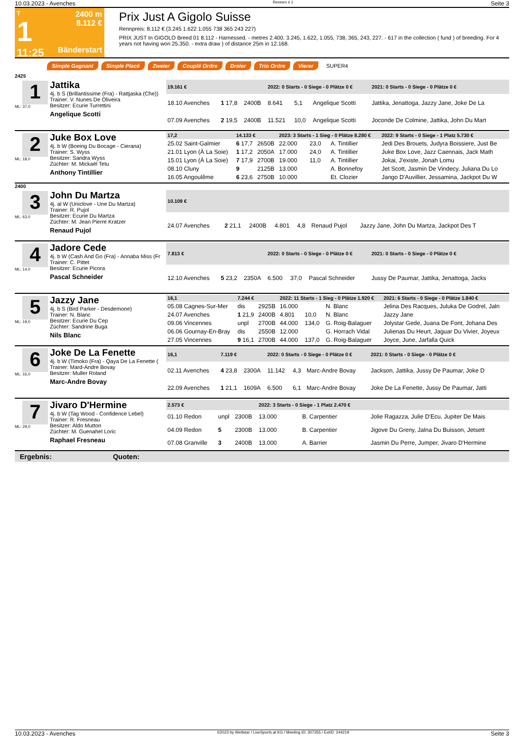10.03.2023 - Avenches Rennen # 1 Seite 3
T
1
11:25
2400 m
8.112 €
Bänderstart
Prix Just A Gigolo Suisse
Rennpreis: 8.112 € (3.245 1.622 1.055 738 365 243 227)
PRIX JUST In GIGOLO Breed 01 8.112 - Harnessed. - metres 2.400. 3.245, 1.622, 1.055, 738, 365, 243, 227. - 617 in the collection ( fund ) of breeding. For 4 years not having won 25.350. - extra draw ) of distance 25m in 12.168.
Simple Gagnant Simple Placé Zweier Couplé Ordre Dreier Trio Ordre Vierer SUPER4
2425
1
ML: 37,0
Jattika
4j. b S (Brillantissime (Fra) - Rattjaska (Che))
Trainer: V. Nunes De Oliveira
Besitzer: Ecurie Turrettini
Angelique Scotti
| 19.161 € | | | 2022: 0 Starts - 0 Siege - 0 Plätze 0 € | | | 2021: 0 Starts - 0 Siege - 0 Plätze 0 € |
| --- | --- | --- | --- | --- | --- | --- |
| 18.10 Avenches | 1 17,8 | 2400B | 8.641 | 5,1 | Angelique Scotti | Jattika, Jenattoga, Jazzy Jane, Joke De La |
| 07.09 Avenches | 2 19,5 | 2400B | 11.521 | 10,0 | Angelique Scotti | Joconde De Colmine, Jattika, John Du Mart |
2
ML: 18,0
Juke Box Love
4j. b W (Boeing Du Bocage - Cierana)
Trainer: S. Wyss
Besitzer: Sandra Wyss
Züchter: M. Mickaël Tetu
Anthony Tintillier
| 17,2 | 14.133 € | | 2023: 3 Starts - 1 Sieg - 0 Plätze 8.280 € | | | 2022: 9 Starts - 0 Siege - 1 Platz 5.730 € |
| --- | --- | --- | --- | --- | --- | --- |
| 25.02 Saint-Galmier | 6 17,7 | 2650B | 22.000 | 23,0 | A. Tintillier | Jedi Des Brouets, Judyra Boissiere, Just Be |
| 21.01 Lyon (À La Soie) | 1 17,2 | 2050A | 17.000 | 24,0 | A. Tintillier | Juke Box Love, Jazz Caennais, Jack Math |
| 15.01 Lyon (À La Soie) | 7 17,9 | 2700B | 19.000 | 11,0 | A. Tintillier | Jokai, J'existe, Jonah Lomu |
| 08.10 Cluny | 9 | 2125B | 13.000 | | A. Bonnefoy | Jet Scott, Jasmin De Vindecy, Juliana Du Lo |
| 16.05 Angoulême | 6 23,6 | 2750B | 10.000 | | Et. Clozier | Jango D'Auvillier, Jessamina, Jackpot Du W |
2400
3
ML: 63,0
John Du Martza
4j. al W (Uniclove - Une Du Martza)
Trainer: R. Pujol
Besitzer: Ecurie Du Martza
Züchter: M. Jean Pierre Kratzer
Renaud Pujol
| 10.109 € | | | | | | |
| --- | --- | --- | --- | --- | --- | --- |
| 24.07 Avenches | 2 21,1 | 2400B | 4.801 | 4,8 | Renaud Pujol | Jazzy Jane, John Du Martza, Jackpot Des T |
4
ML: 14,0
Jadore Cede
4j. b W (Cash And Go (Fra) - Annaba Miss (Fr
Trainer: C. Pittet
Besitzer: Ecurie Picora
Pascal Schneider
| 7.813 € | | | 2022: 0 Starts - 0 Siege - 0 Plätze 0 € | | | 2021: 0 Starts - 0 Siege - 0 Plätze 0 € |
| --- | --- | --- | --- | --- | --- | --- |
| 12.10 Avenches | 5 23,2 | 2350A | 6.500 | 37,0 | Pascal Schneider | Jussy De Paumar, Jattika, Jenattoga, Jacks |
5
ML: 19,0
Jazzy Jane
4j. b S (Bird Parker - Desdemone)
Trainer: N. Blanc
Besitzer: Ecurie Du Cep
Züchter: Sandrine Buga
Nils Blanc
| 16,1 | 7.244 € | | 2022: 11 Starts - 1 Sieg - 0 Plätze 1.920 € | | | 2021: 6 Starts - 0 Siege - 0 Plätze 1.840 € |
| --- | --- | --- | --- | --- | --- | --- |
| 05.08 Cagnes-Sur-Mer | dis | 2925B | 16.000 | | N. Blanc | Jelina Des Racques, Juluka De Godrel, Jaln |
| 24.07 Avenches | 1 21,9 | 2400B | 4.801 | 10,0 | N. Blanc | Jazzy Jane |
| 09.06 Vincennes | unpl | 2700B | 44.000 | 134,0 | G. Roig-Balaguer | Jolystar Gede, Juana De Font, Johana Des |
| 06.06 Gournay-En-Bray | dis | 2550B | 12.000 | | G. Horrach Vidal | Julienas Du Heurt, Jaguar Du Vivier, Joyeux |
| 27.05 Vincennes | 9 16,1 | 2700B | 44.000 | 137,0 | G. Roig-Balaguer | Joyce, June, Jarfalla Quick |
6
ML: 16,0
Joke De La Fenette
4j. b W (Timoko (Fra) - Qaya De La Fenette (
Trainer: Mard-Andre Bovay
Besitzer: Muller Roland
Marc-Andre Bovay
| 16,1 | 7.119 € | | 2022: 0 Starts - 0 Siege - 0 Plätze 0 € | | | 2021: 0 Starts - 0 Siege - 0 Plätze 0 € |
| --- | --- | --- | --- | --- | --- | --- |
| 02.11 Avenches | 4 23,8 | 2300A | 11.142 | 4,3 | Marc-Andre Bovay | Jackson, Jattika, Jussy De Paumar, Joke D |
| 22.09 Avenches | 1 21,1 | 1609A | 6.500 | 6,1 | Marc-Andre Bovay | Joke De La Fenette, Jussy De Paumar, Jatti |
7
ML: 29,0
Jivaro D'Hermine
4j. b W (Tag Wood - Confidence Lebel)
Trainer: R. Fresneau
Besitzer: Aldo Mutton
Züchter: M. Guenahel Loric
Raphael Fresneau
| 2.573 € | | | 2022: 3 Starts - 0 Siege - 1 Platz 2.470 € | | | |
| --- | --- | --- | --- | --- | --- | --- |
| 01.10 Redon | unpl | 2300B | 13.000 | | B. Carpentier | Jolie Ragazza, Julie D'Ecu, Jupiter De Mais |
| 04.09 Redon | 5 | 2300B | 13.000 | | B. Carpentier | Jigove Du Greny, Jalna Du Buisson, Jetsett |
| 07.08 Granville | 3 | 2400B | 13.000 | | A. Barrier | Jasmin Du Perre, Jumper, Jivaro D'Hermine |
Ergebnis: Quoten:
10.03.2023 - Avenches ©2023 by Wettstar / LiveSports.at KG / Meeting ID: 307355 / ExtID: 244219 Seite 3